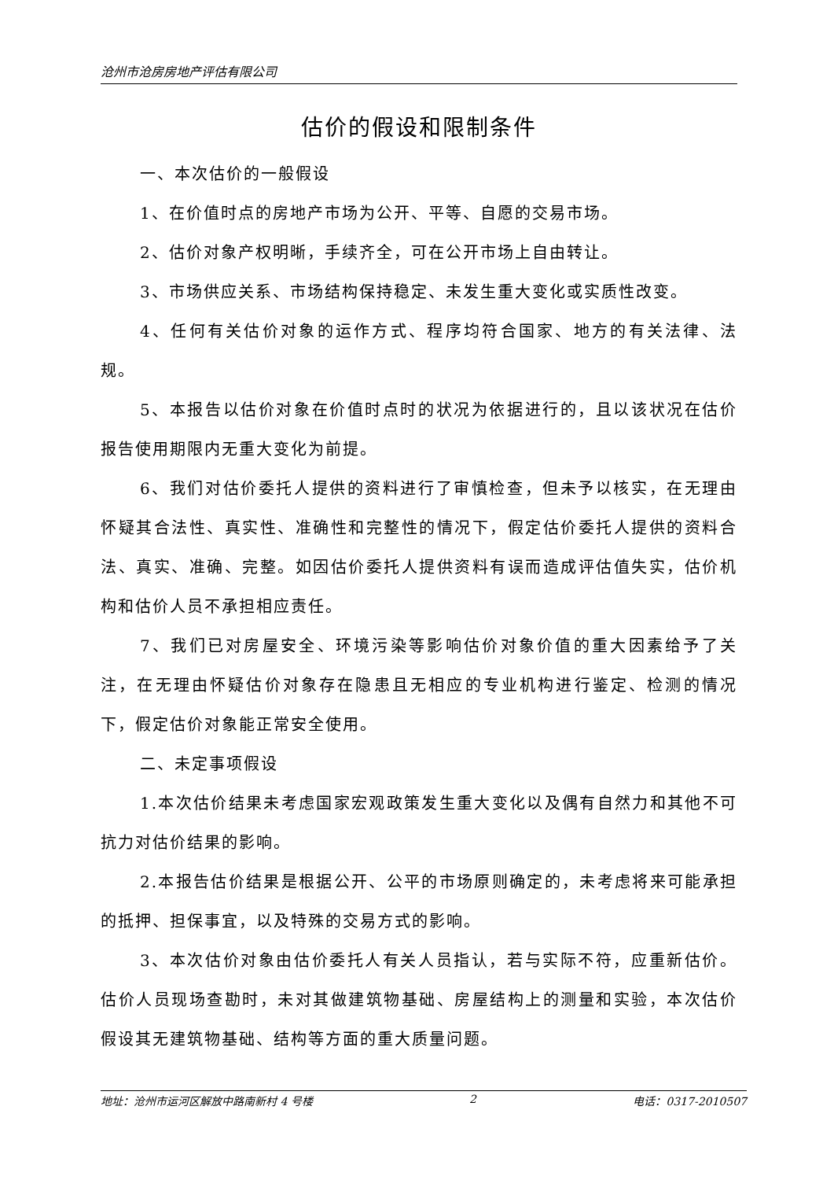沧州市沧房房地产评估有限公司
估价的假设和限制条件
一、本次估价的一般假设
1、在价值时点的房地产市场为公开、平等、自愿的交易市场。
2、估价对象产权明晰，手续齐全，可在公开市场上自由转让。
3、市场供应关系、市场结构保持稳定、未发生重大变化或实质性改变。
4、任何有关估价对象的运作方式、程序均符合国家、地方的有关法律、法规。
5、本报告以估价对象在价值时点时的状况为依据进行的，且以该状况在估价报告使用期限内无重大变化为前提。
6、我们对估价委托人提供的资料进行了审慎检查，但未予以核实，在无理由怀疑其合法性、真实性、准确性和完整性的情况下，假定估价委托人提供的资料合法、真实、准确、完整。如因估价委托人提供资料有误而造成评估值失实，估价机构和估价人员不承担相应责任。
7、我们已对房屋安全、环境污染等影响估价对象价值的重大因素给予了关注，在无理由怀疑估价对象存在隐患且无相应的专业机构进行鉴定、检测的情况下，假定估价对象能正常安全使用。
二、未定事项假设
1.本次估价结果未考虑国家宏观政策发生重大变化以及偶有自然力和其他不可抗力对估价结果的影响。
2.本报告估价结果是根据公开、公平的市场原则确定的，未考虑将来可能承担的抵押、担保事宜，以及特殊的交易方式的影响。
3、本次估价对象由估价委托人有关人员指认，若与实际不符，应重新估价。估价人员现场查勘时，未对其做建筑物基础、房屋结构上的测量和实验，本次估价假设其无建筑物基础、结构等方面的重大质量问题。
地址：沧州市运河区解放中路南新村 4 号楼 2 电话：0317-2010507